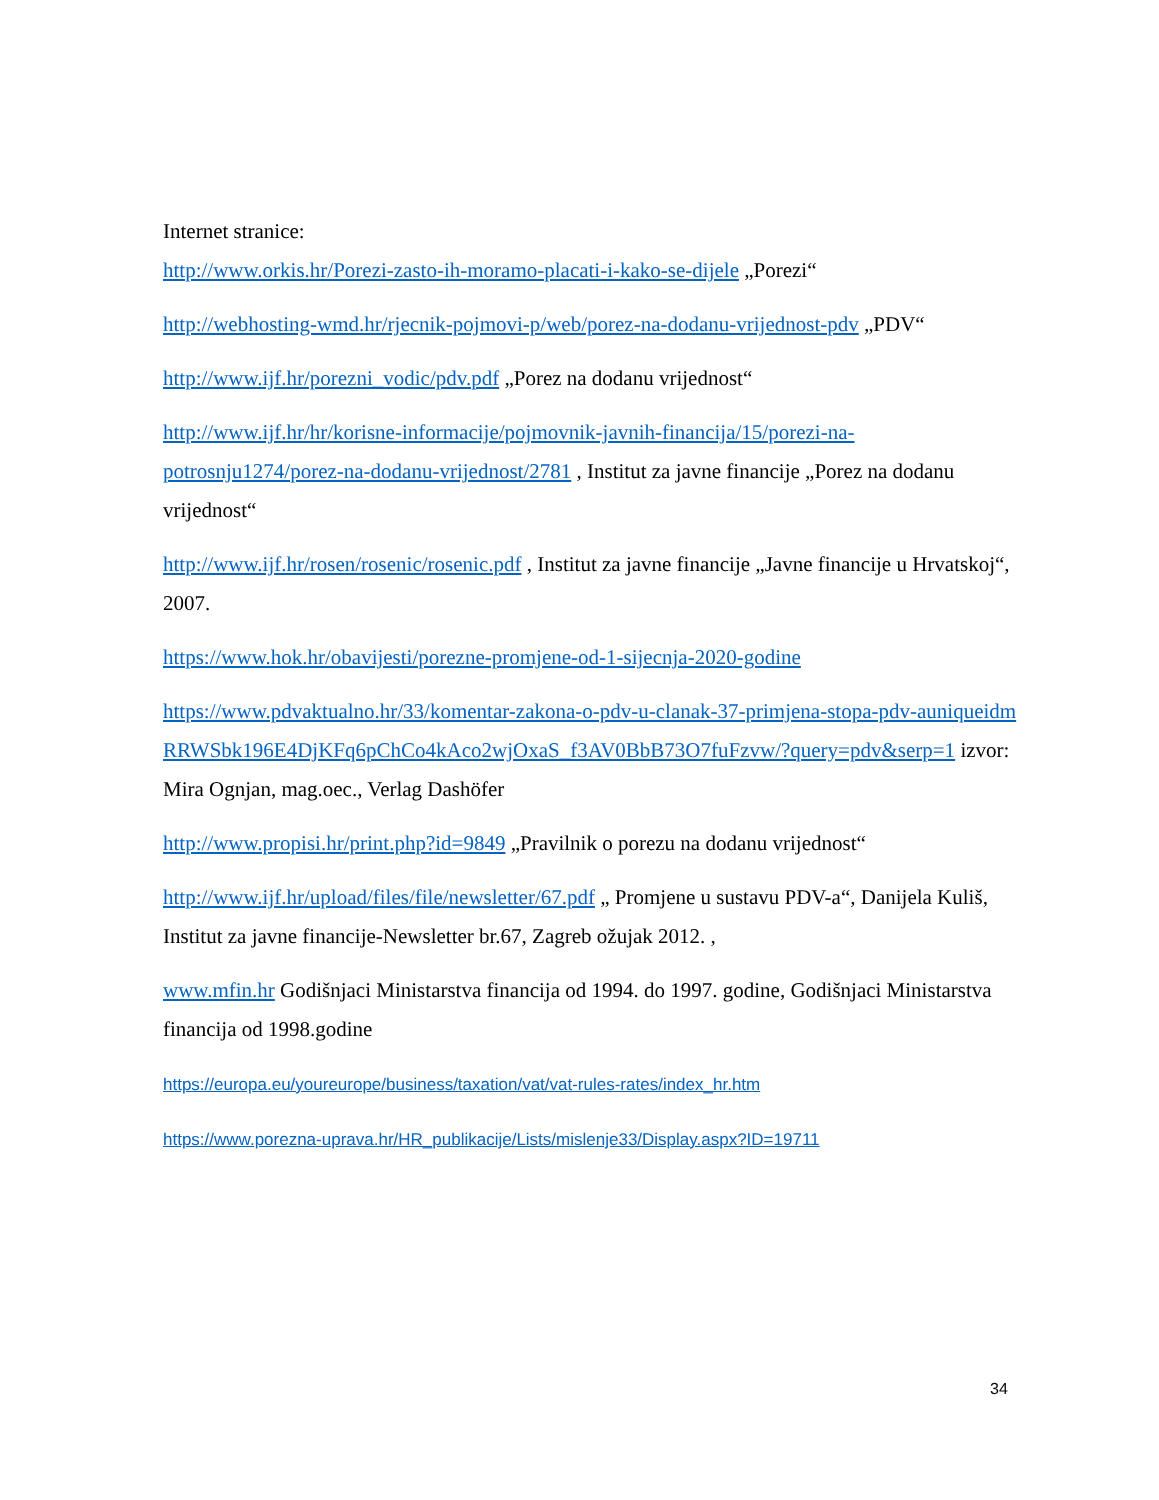Internet stranice:
http://www.orkis.hr/Porezi-zasto-ih-moramo-placati-i-kako-se-dijele „Porezi“
http://webhosting-wmd.hr/rjecnik-pojmovi-p/web/porez-na-dodanu-vrijednost-pdv „PDV“
http://www.ijf.hr/porezni_vodic/pdv.pdf „Porez na dodanu vrijednost“
http://www.ijf.hr/hr/korisne-informacije/pojmovnik-javnih-financija/15/porezi-na-potrosnju1274/porez-na-dodanu-vrijednost/2781 , Institut za javne financije „Porez na dodanu vrijednost“
http://www.ijf.hr/rosen/rosenic/rosenic.pdf , Institut za javne financije „Javne financije u Hrvatskoj“, 2007.
https://www.hok.hr/obavijesti/porezne-promjene-od-1-sijecnja-2020-godine
https://www.pdvaktualno.hr/33/komentar-zakona-o-pdv-u-clanak-37-primjena-stopa-pdv-auniqueidmRRWSbk196E4DjKFq6pChCo4kAco2wjOxaS_f3AV0BbB73O7fuFzvw/?query=pdv&serp=1 izvor: Mira Ognjan, mag.oec., Verlag Dashöfer
http://www.propisi.hr/print.php?id=9849 „Pravilnik o porezu na dodanu vrijednost“
http://www.ijf.hr/upload/files/file/newsletter/67.pdf „ Promjene u sustavu PDV-a“, Danijela Kuliš, Institut za javne financije-Newsletter br.67, Zagreb ožujak 2012. ,
www.mfin.hr Godišnjaci Ministarstva financija od 1994. do 1997. godine, Godišnjaci Ministarstva financija od 1998.godine
https://europa.eu/youreurope/business/taxation/vat/vat-rules-rates/index_hr.htm
https://www.porezna-uprava.hr/HR_publikacije/Lists/mislenje33/Display.aspx?ID=19711
34